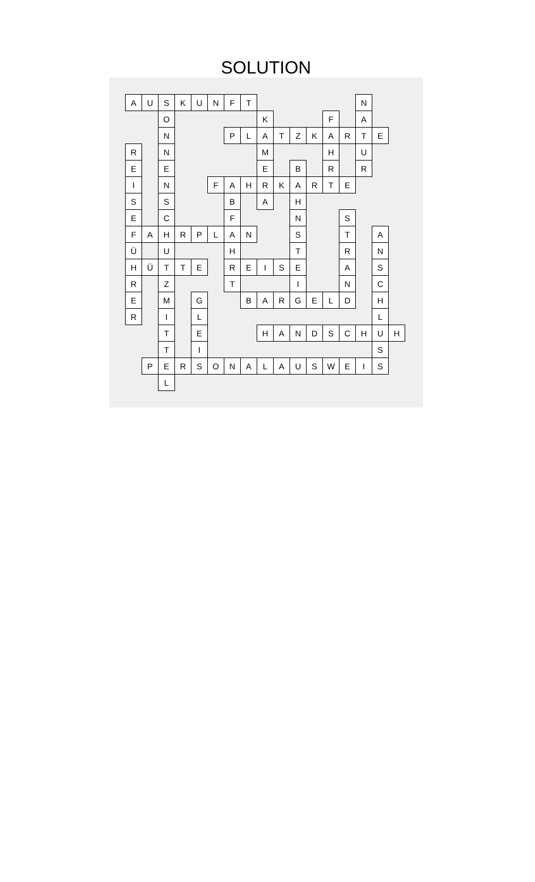SOLUTION
| A | U | S | K | U | N | F | T | | | | | | | N | | |
| | | O | | | | | | K | | | | F | | A | | |
| | | N | | | | P | L | A | T | Z | K | A | R | T | E | |
| R | | N | | | | | | M | | | | H | | U | | |
| E | | E | | | | | | E | | B | | R | | R | | |
| I | | N | | | F | A | H | R | K | A | R | T | E | | | |
| S | | S | | | | B | | A | | H | | | | | | |
| E | | C | | | | F | | | | N | | | S | | | |
| F | A | H | R | P | L | A | N | | | S | | | T | | A | |
| Ü | | U | | | | H | | | | T | | | R | | N | |
| H | Ü | T | T | E | | R | E | I | S | E | | | A | | S | |
| R | | Z | | | | T | | | | I | | | N | | C | |
| E | | M | | G | | | B | A | R | G | E | L | D | | H | |
| R | | I | | L | | | | | | | | | | | L | |
| | | T | | E | | | | H | A | N | D | S | C | H | U | H |
| | | T | | I | | | | | | | | | | | S | |
| | P | E | R | S | O | N | A | L | A | U | S | W | E | I | S | |
| | | L | | | | | | | | | | | | | | |